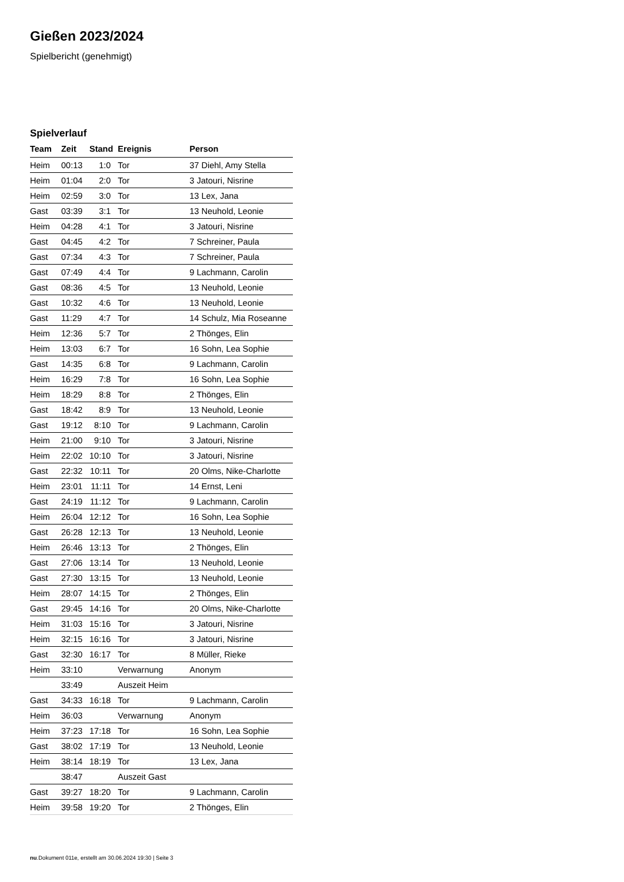Gießen 2023/2024
Spielbericht (genehmigt)
Spielverlauf
| Team | Zeit | Stand | Ereignis | Person |
| --- | --- | --- | --- | --- |
| Heim | 00:13 | 1:0 | Tor | 37 Diehl, Amy Stella |
| Heim | 01:04 | 2:0 | Tor | 3 Jatouri, Nisrine |
| Heim | 02:59 | 3:0 | Tor | 13 Lex, Jana |
| Gast | 03:39 | 3:1 | Tor | 13 Neuhold, Leonie |
| Heim | 04:28 | 4:1 | Tor | 3 Jatouri, Nisrine |
| Gast | 04:45 | 4:2 | Tor | 7 Schreiner, Paula |
| Gast | 07:34 | 4:3 | Tor | 7 Schreiner, Paula |
| Gast | 07:49 | 4:4 | Tor | 9 Lachmann, Carolin |
| Gast | 08:36 | 4:5 | Tor | 13 Neuhold, Leonie |
| Gast | 10:32 | 4:6 | Tor | 13 Neuhold, Leonie |
| Gast | 11:29 | 4:7 | Tor | 14 Schulz, Mia Roseanne |
| Heim | 12:36 | 5:7 | Tor | 2 Thönges, Elin |
| Heim | 13:03 | 6:7 | Tor | 16 Sohn, Lea Sophie |
| Gast | 14:35 | 6:8 | Tor | 9 Lachmann, Carolin |
| Heim | 16:29 | 7:8 | Tor | 16 Sohn, Lea Sophie |
| Heim | 18:29 | 8:8 | Tor | 2 Thönges, Elin |
| Gast | 18:42 | 8:9 | Tor | 13 Neuhold, Leonie |
| Gast | 19:12 | 8:10 | Tor | 9 Lachmann, Carolin |
| Heim | 21:00 | 9:10 | Tor | 3 Jatouri, Nisrine |
| Heim | 22:02 | 10:10 | Tor | 3 Jatouri, Nisrine |
| Gast | 22:32 | 10:11 | Tor | 20 Olms, Nike-Charlotte |
| Heim | 23:01 | 11:11 | Tor | 14 Ernst, Leni |
| Gast | 24:19 | 11:12 | Tor | 9 Lachmann, Carolin |
| Heim | 26:04 | 12:12 | Tor | 16 Sohn, Lea Sophie |
| Gast | 26:28 | 12:13 | Tor | 13 Neuhold, Leonie |
| Heim | 26:46 | 13:13 | Tor | 2 Thönges, Elin |
| Gast | 27:06 | 13:14 | Tor | 13 Neuhold, Leonie |
| Gast | 27:30 | 13:15 | Tor | 13 Neuhold, Leonie |
| Heim | 28:07 | 14:15 | Tor | 2 Thönges, Elin |
| Gast | 29:45 | 14:16 | Tor | 20 Olms, Nike-Charlotte |
| Heim | 31:03 | 15:16 | Tor | 3 Jatouri, Nisrine |
| Heim | 32:15 | 16:16 | Tor | 3 Jatouri, Nisrine |
| Gast | 32:30 | 16:17 | Tor | 8 Müller, Rieke |
| Heim | 33:10 | | Verwarnung | Anonym |
| | 33:49 | | Auszeit Heim | |
| Gast | 34:33 | 16:18 | Tor | 9 Lachmann, Carolin |
| Heim | 36:03 | | Verwarnung | Anonym |
| Heim | 37:23 | 17:18 | Tor | 16 Sohn, Lea Sophie |
| Gast | 38:02 | 17:19 | Tor | 13 Neuhold, Leonie |
| Heim | 38:14 | 18:19 | Tor | 13 Lex, Jana |
| | 38:47 | | Auszeit Gast | |
| Gast | 39:27 | 18:20 | Tor | 9 Lachmann, Carolin |
| Heim | 39:58 | 19:20 | Tor | 2 Thönges, Elin |
nu.Dokument 011e, erstellt am 30.06.2024 19:30 | Seite 3